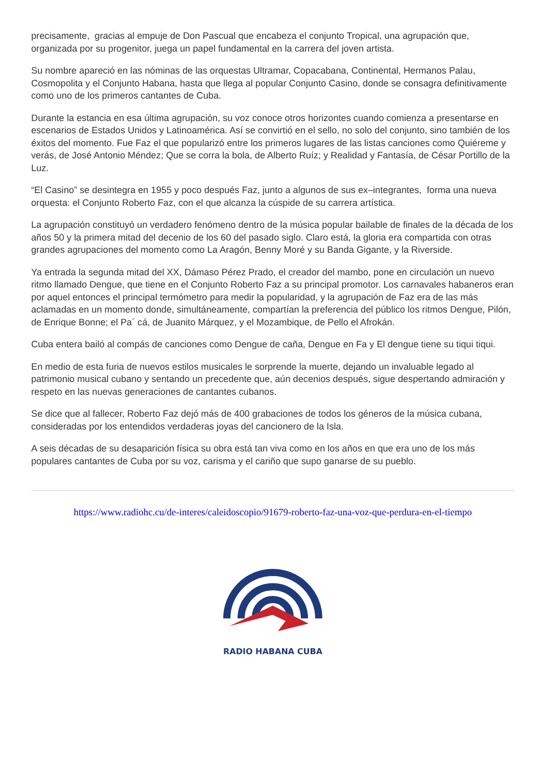precisamente, gracias al empuje de Don Pascual que encabeza el conjunto Tropical, una agrupación que, organizada por su progenitor, juega un papel fundamental en la carrera del joven artista.
Su nombre apareció en las nóminas de las orquestas Ultramar, Copacabana, Continental, Hermanos Palau, Cosmopolita y el Conjunto Habana, hasta que llega al popular Conjunto Casino, donde se consagra definitivamente como uno de los primeros cantantes de Cuba.
Durante la estancia en esa última agrupación, su voz conoce otros horizontes cuando comienza a presentarse en escenarios de Estados Unidos y Latinoamérica. Así se convirtió en el sello, no solo del conjunto, sino también de los éxitos del momento. Fue Faz el que popularizó entre los primeros lugares de las listas canciones como Quiéreme y verás, de José Antonio Méndez; Que se corra la bola, de Alberto Ruíz; y Realidad y Fantasía, de César Portillo de la Luz.
“El Casino” se desintegra en 1955 y poco después Faz, junto a algunos de sus ex–integrantes, forma una nueva orquesta: el Conjunto Roberto Faz, con el que alcanza la cúspide de su carrera artística.
La agrupación constituyó un verdadero fenómeno dentro de la música popular bailable de finales de la década de los años 50 y la primera mitad del decenio de los 60 del pasado siglo. Claro está, la gloria era compartida con otras grandes agrupaciones del momento como La Aragón, Benny Moré y su Banda Gigante, y la Riverside.
Ya entrada la segunda mitad del XX, Dámaso Pérez Prado, el creador del mambo, pone en circulación un nuevo ritmo llamado Dengue, que tiene en el Conjunto Roberto Faz a su principal promotor. Los carnavales habaneros eran por aquel entonces el principal termómetro para medir la popularidad, y la agrupación de Faz era de las más aclamadas en un momento donde, simultáneamente, compartían la preferencia del público los ritmos Dengue, Pilón, de Enrique Bonne; el Pa´ cá, de Juanito Márquez, y el Mozambique, de Pello el Afrokán.
Cuba entera bailó al compás de canciones como Dengue de caña, Dengue en Fa y El dengue tiene su tiqui tiqui.
En medio de esta furia de nuevos estilos musicales le sorprende la muerte, dejando un invaluable legado al patrimonio musical cubano y sentando un precedente que, aún decenios después, sigue despertando admiración y respeto en las nuevas generaciones de cantantes cubanos.
Se dice que al fallecer, Roberto Faz dejó más de 400 grabaciones de todos los géneros de la música cubana, consideradas por los entendidos verdaderas joyas del cancionero de la Isla.
A seis décadas de su desaparición física su obra está tan viva como en los años en que era uno de los más populares cantantes de Cuba por su voz, carisma y el cariño que supo ganarse de su pueblo.
https://www.radiohc.cu/de-interes/caleidoscopio/91679-roberto-faz-una-voz-que-perdura-en-el-tiempo
RADIO HABANA CUBA